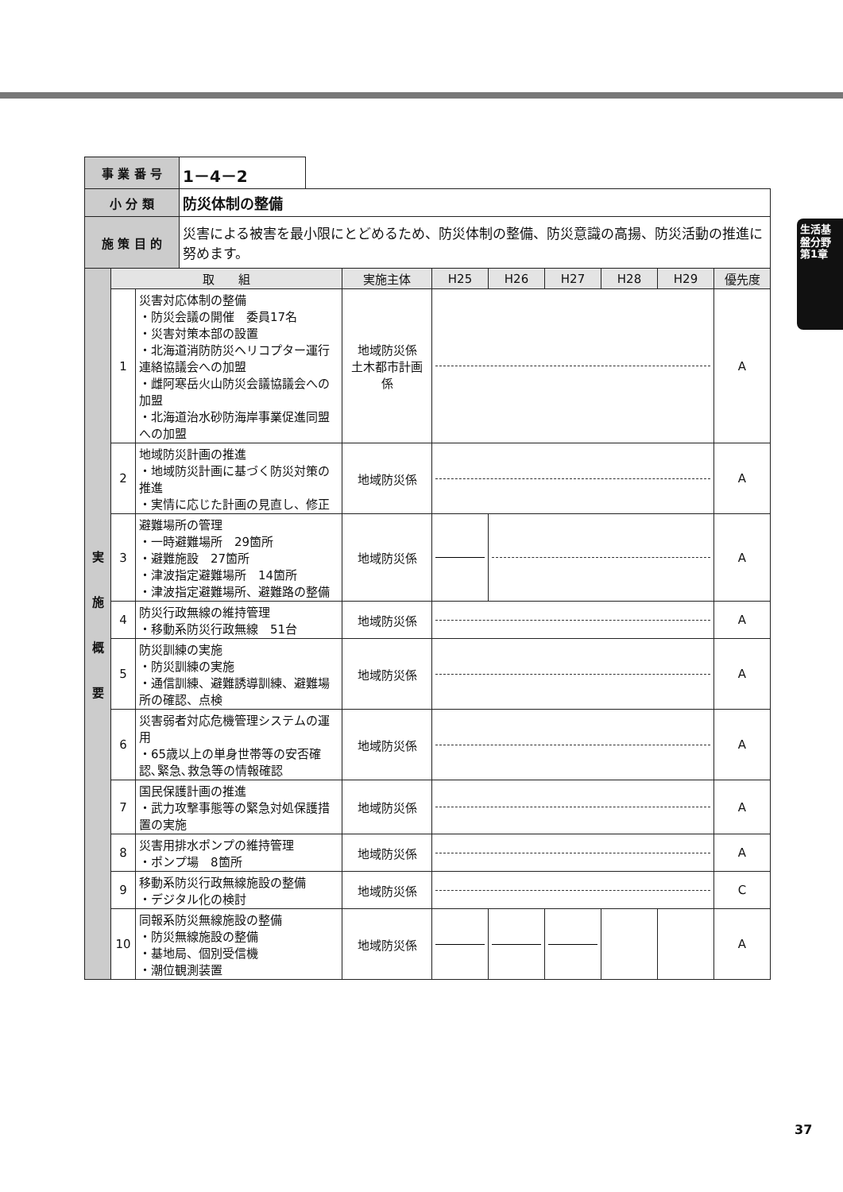生活基盤分野
第1章
| 事 業 番 号 | 1－4－2 | |
| 小 分 類 | 防災体制の整備 | |
| 施 策 目 的 | 災害による被害を最小限にとどめるため、防災体制の整備、防災意識の高揚、防災活動の推進に努めます。 | |
| 実 施 概 要 | 取 組 | | 実施主体 | H25 | H26 | H27 | H28 | H29 | 優先度 |
| --- | --- | --- | --- | --- | --- | --- | --- | --- | --- |
| | 1 | 災害対応体制の整備 ・防災会議の開催 委員17名 ・災害対策本部の設置 ・北海道消防防災ヘリコプター運行連絡協議会への加盟 ・雌阿寒岳火山防災会議協議会への加盟 ・北海道治水砂防海岸事業促進同盟への加盟 | 地域防災係 土木都市計画係 | | | | | | A |
| | 2 | 地域防災計画の推進 ・地域防災計画に基づく防災対策の推進 ・実情に応じた計画の見直し、修正 | 地域防災係 | | | | | | A |
| | 3 | 避難場所の管理 ・一時避難場所 29箇所 ・避難施設 27箇所 ・津波指定避難場所 14箇所 ・津波指定避難場所、避難路の整備 | 地域防災係 | | | | | | A |
| | 4 | 防災行政無線の維持管理 ・移動系防災行政無線 51台 | 地域防災係 | | | | | | A |
| | 5 | 防災訓練の実施 ・防災訓練の実施 ・通信訓練、避難誘導訓練、避難場所の確認、点検 | 地域防災係 | | | | | | A |
| | 6 | 災害弱者対応危機管理システムの運用 ・65歳以上の単身世帯等の安否確認､緊急､救急等の情報確認 | 地域防災係 | | | | | | A |
| | 7 | 国民保護計画の推進 ・武力攻撃事態等の緊急対処保護措置の実施 | 地域防災係 | | | | | | A |
| | 8 | 災害用排水ポンプの維持管理 ・ポンプ場 8箇所 | 地域防災係 | | | | | | A |
| | 9 | 移動系防災行政無線施設の整備 ・デジタル化の検討 | 地域防災係 | | | | | | C |
| | 10 | 同報系防災無線施設の整備 ・防災無線施設の整備 ・基地局、個別受信機 ・潮位観測装置 | 地域防災係 | | | | | | A |
37